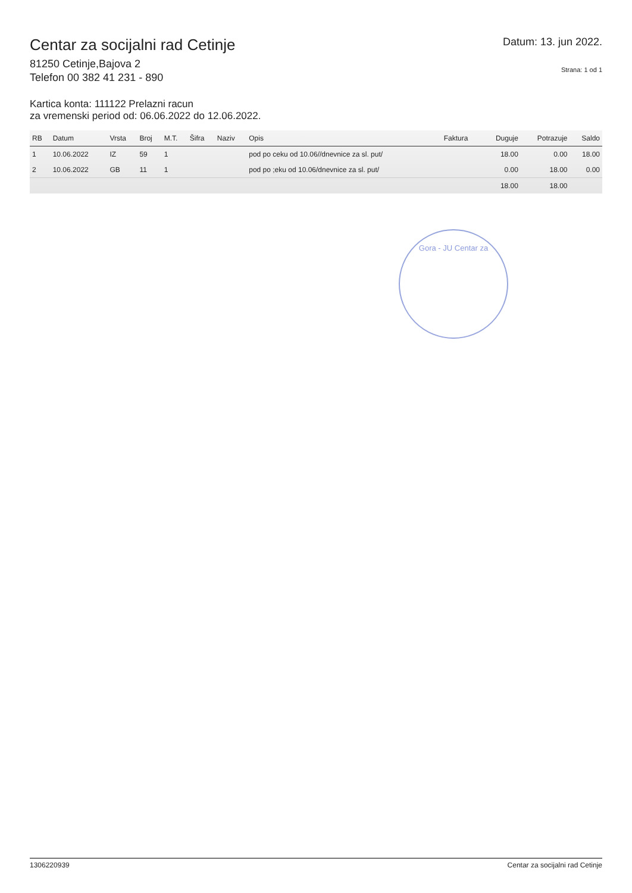Centar za socijalni rad Cetinje
81250 Cetinje,Bajova 2
Telefon 00 382 41 231 - 890
Datum: 13. jun 2022.
Strana: 1 od 1
Kartica konta: 111122 Prelazni racun
za vremenski period od: 06.06.2022 do 12.06.2022.
| RB | Datum | Vrsta | Broj | M.T. | Šifra | Naziv | Opis | Faktura | Duguje | Potrazuje | Saldo |
| --- | --- | --- | --- | --- | --- | --- | --- | --- | --- | --- | --- |
| 1 | 10.06.2022 | IZ | 59 | 1 | | | pod po ceku od 10.06//dnevnice za sl. put/ | | 18.00 | 0.00 | 18.00 |
| 2 | 10.06.2022 | GB | 11 | 1 | | | pod po ;eku od 10.06/dnevnice za sl. put/ | | 0.00 | 18.00 | 0.00 |
| | | | | | | | | | 18.00 | 18.00 | |
Gora - JU Centar za
1306220939 Centar za socijalni rad Cetinje